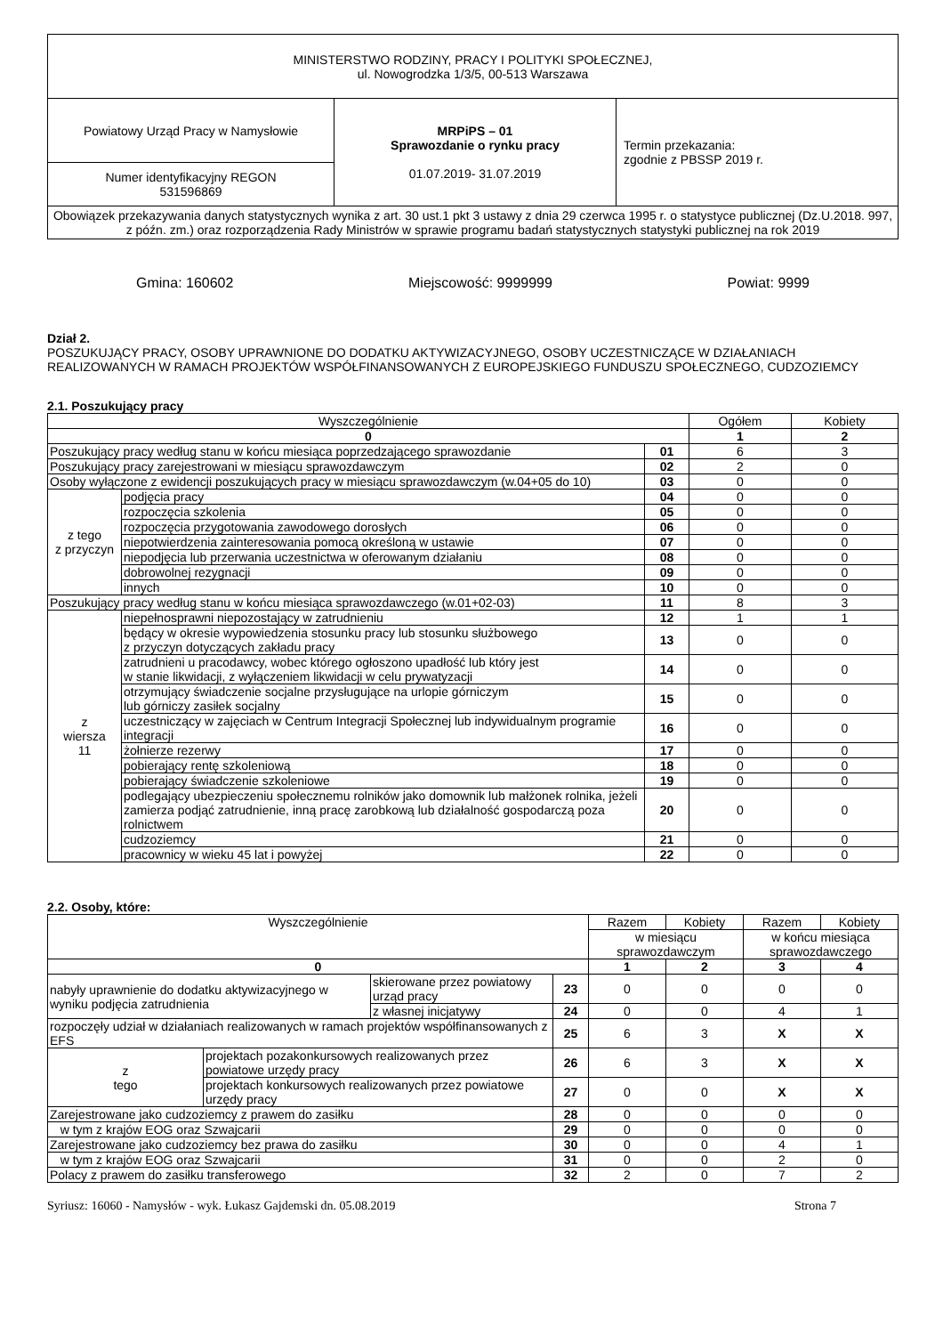| MINISTERSTWO RODZINY, PRACY I POLITYKI SPOŁECZNEJ, ul. Nowogrodzka 1/3/5, 00-513 Warszawa | | |
| Powiatowy Urząd Pracy w Namysłowie | MRPiPS – 01 Sprawozdanie o rynku pracy 01.07.2019- 31.07.2019 | Termin przekazania: zgodnie z PBSSP 2019 r. |
| Numer identyfikacyjny REGON 531596869 | | |
| Obowiązek przekazywania danych statystycznych wynika z art. 30 ust.1 pkt 3 ustawy z dnia 29 czerwca 1995 r. o statystyce publicznej (Dz.U.2018. 997, z późn. zm.) oraz rozporządzenia Rady Ministrów w sprawie programu badań statystycznych statystyki publicznej na rok 2019 | | |
Gmina: 160602 Miejscowość: 9999999 Powiat: 9999
Dział 2.
POSZUKUJĄCY PRACY, OSOBY UPRAWNIONE DO DODATKU AKTYWIZACYJNEGO, OSOBY UCZESTNICZĄCE W DZIAŁANIACH REALIZOWANYCH W RAMACH PROJEKTÓW WSPÓŁFINANSOWANYCH Z EUROPEJSKIEGO FUNDUSZU SPOŁECZNEGO, CUDZOZIEMCY
2.1. Poszukujący pracy
| Wyszczególnienie | | | Ogółem | Kobiety |
| --- | --- | --- | --- | --- |
| 0 | | | 1 | 2 |
| Poszukujący pracy według stanu w końcu miesiąca poprzedzającego sprawozdanie | | 01 | 6 | 3 |
| Poszukujący pracy zarejestrowani w miesiącu sprawozdawczym | | 02 | 2 | 0 |
| Osoby wyłączone z ewidencji poszukujących pracy w miesiącu sprawozdawczym (w.04+05 do 10) | | 03 | 0 | 0 |
| z tego z przyczyn | podjęcia pracy | 04 | 0 | 0 |
| | rozpoczęcia szkolenia | 05 | 0 | 0 |
| | rozpoczęcia przygotowania zawodowego dorosłych | 06 | 0 | 0 |
| | niepotwierdzenia zainteresowania pomocą określoną w ustawie | 07 | 0 | 0 |
| | niepodjęcia lub przerwania uczestnictwa w oferowanym działaniu | 08 | 0 | 0 |
| | dobrowolnej rezygnacji | 09 | 0 | 0 |
| | innych | 10 | 0 | 0 |
| Poszukujący pracy według stanu w końcu miesiąca sprawozdawczego (w.01+02-03) | | 11 | 8 | 3 |
| z wiersza 11 | niepełnosprawni niepozostający w zatrudnieniu | 12 | 1 | 1 |
| | będący w okresie wypowiedzenia stosunku pracy lub stosunku służbowego z przyczyn dotyczących zakładu pracy | 13 | 0 | 0 |
| | zatrudnieni u pracodawcy, wobec którego ogłoszono upadłość lub który jest w stanie likwidacji, z wyłączeniem likwidacji w celu prywatyzacji | 14 | 0 | 0 |
| | otrzymujący świadczenie socjalne przysługujące na urlopie górniczym lub górniczy zasiłek socjalny | 15 | 0 | 0 |
| | uczestniczący w zajęciach w Centrum Integracji Społecznej lub indywidualnym programie integracji | 16 | 0 | 0 |
| | żołnierze rezerwy | 17 | 0 | 0 |
| | pobierający rentę szkoleniową | 18 | 0 | 0 |
| | pobierający świadczenie szkoleniowe | 19 | 0 | 0 |
| | podlegający ubezpieczeniu społecznemu rolników jako domownik lub małżonek rolnika, jeżeli zamierza podjąć zatrudnienie, inną pracę zarobkową lub działalność gospodarczą poza rolnictwem | 20 | 0 | 0 |
| | cudzoziemcy | 21 | 0 | 0 |
| | pracownicy w wieku 45 lat i powyżej | 22 | 0 | 0 |
2.2. Osoby, które:
| Wyszczególnienie | | | | Razem | Kobiety | Razem | Kobiety |
| | | | | w miesiącu sprawozdawczym | | w końcu miesiąca sprawozdawczego | |
| 0 | | | | 1 | 2 | 3 | 4 |
| nabyły uprawnienie do dodatku aktywizacyjnego w wyniku podjęcia zatrudnienia | | skierowane przez powiatowy urząd pracy | 23 | 0 | 0 | 0 | 0 |
| | | z własnej inicjatywy | 24 | 0 | 0 | 4 | 1 |
| rozpoczęły udział w działaniach realizowanych w ramach projektów współfinansowanych z EFS | | | 25 | 6 | 3 | X | X |
| z tego | projektach pozakonkursowych realizowanych przez powiatowe urzędy pracy | | 26 | 6 | 3 | X | X |
| | projektach konkursowych realizowanych przez powiatowe urzędy pracy | | 27 | 0 | 0 | X | X |
| Zarejestrowane jako cudzoziemcy z prawem do zasiłku | | | 28 | 0 | 0 | 0 | 0 |
| w tym z krajów EOG oraz Szwajcarii | | | 29 | 0 | 0 | 0 | 0 |
| Zarejestrowane jako cudzoziemcy bez prawa do zasiłku | | | 30 | 0 | 0 | 4 | 1 |
| w tym z krajów EOG oraz Szwajcarii | | | 31 | 0 | 0 | 2 | 0 |
| Polacy z prawem do zasiłku transferowego | | | 32 | 2 | 0 | 7 | 2 |
Syriusz: 16060 - Namysłów - wyk. Łukasz Gajdemski dn. 05.08.2019 Strona 7